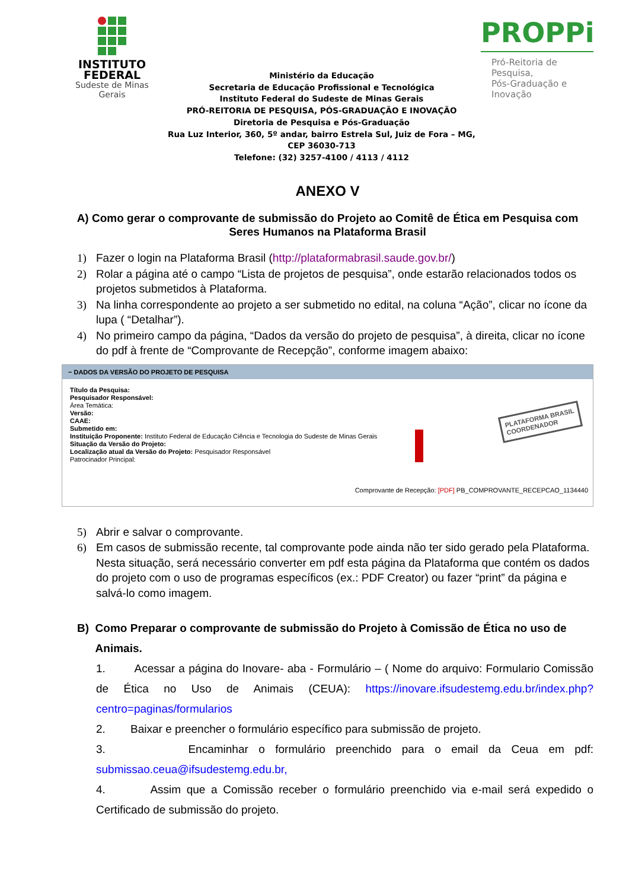INSTITUTO
FEDERAL
Sudeste de Minas Gerais
Ministério da Educação
Secretaria de Educação Profissional e Tecnológica
Instituto Federal do Sudeste de Minas Gerais
PRÓ-REITORIA DE PESQUISA, PÓS-GRADUAÇÃO E INOVAÇÃO
Diretoria de Pesquisa e Pós-Graduação
Rua Luz Interior, 360, 5º andar, bairro Estrela Sul, Juiz de Fora – MG, CEP 36030-713
Telefone: (32) 3257-4100 / 4113 / 4112
PROPPi
Pró-Reitoria de Pesquisa,
Pós-Graduação e Inovação
ANEXO V
A) Como gerar o comprovante de submissão do Projeto ao Comitê de Ética em Pesquisa com Seres Humanos na Plataforma Brasil
1) Fazer o login na Plataforma Brasil (http://plataformabrasil.saude.gov.br/)
2) Rolar a página até o campo “Lista de projetos de pesquisa”, onde estarão relacionados todos os projetos submetidos à Plataforma.
3) Na linha correspondente ao projeto a ser submetido no edital, na coluna “Ação”, clicar no ícone da lupa ( “Detalhar”).
4) No primeiro campo da página, “Dados da versão do projeto de pesquisa”, à direita, clicar no ícone do pdf à frente de “Comprovante de Recepção”, conforme imagem abaixo:
− DADOS DA VERSÃO DO PROJETO DE PESQUISA
Título da Pesquisa:
Pesquisador Responsável:
Área Temática:
Versão:
CAAE:
Submetido em:
Instituição Proponente: Instituto Federal de Educação Ciência e Tecnologia do Sudeste de Minas Gerais
Situação da Versão do Projeto:
Localização atual da Versão do Projeto: Pesquisador Responsável
Patrocinador Principal:
PLATAFORMA BRASIL
COORDENADOR
Comprovante de Recepção: [PDF] PB_COMPROVANTE_RECEPCAO_1134440
5) Abrir e salvar o comprovante.
6) Em casos de submissão recente, tal comprovante pode ainda não ter sido gerado pela Plataforma. Nesta situação, será necessário converter em pdf esta página da Plataforma que contém os dados do projeto com o uso de programas específicos (ex.: PDF Creator) ou fazer “print” da página e salvá-lo como imagem.
B) Como Preparar o comprovante de submissão do Projeto à Comissão de Ética no uso de Animais.
1. Acessar a página do Inovare- aba - Formulário – ( Nome do arquivo: Formulario Comissão de Ética no Uso de Animais (CEUA): https://inovare.ifsudestemg.edu.br/index.php?centro=paginas/formularios
2. Baixar e preencher o formulário específico para submissão de projeto.
3. Encaminhar o formulário preenchido para o email da Ceua em pdf: submissao.ceua@ifsudestemg.edu.br,
4. Assim que a Comissão receber o formulário preenchido via e-mail será expedido o Certificado de submissão do projeto.